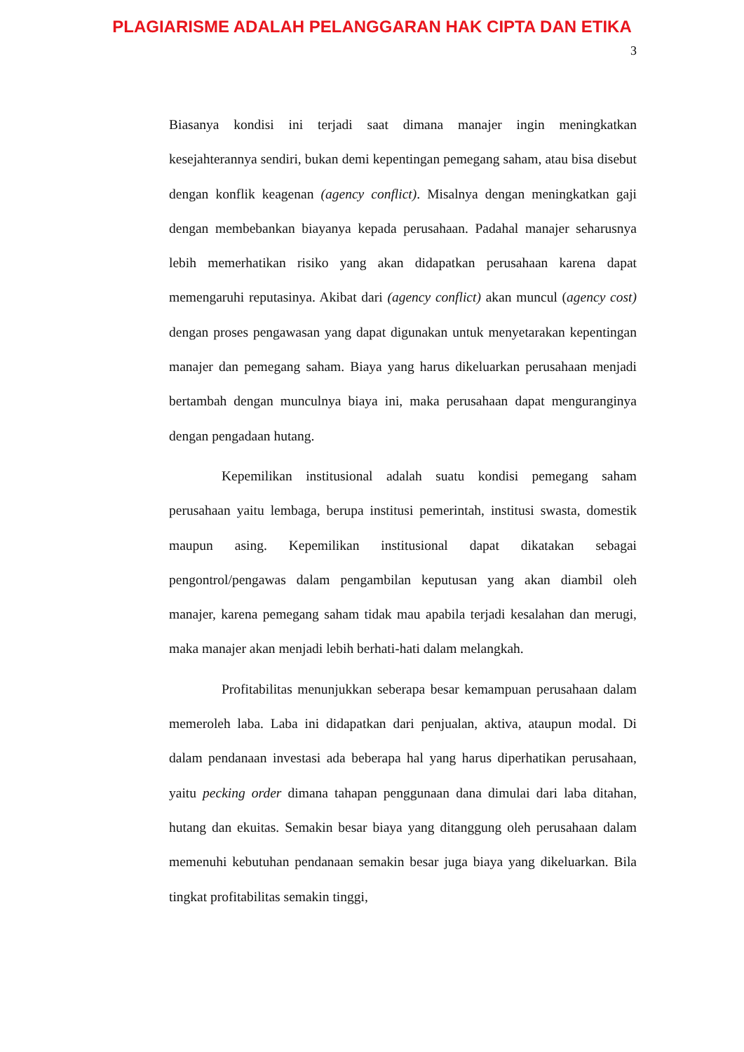PLAGIARISME ADALAH PELANGGARAN HAK CIPTA DAN ETIKA
3
Biasanya kondisi ini terjadi saat dimana manajer ingin meningkatkan kesejahterannya sendiri, bukan demi kepentingan pemegang saham, atau bisa disebut dengan konflik keagenan (agency conflict). Misalnya dengan meningkatkan gaji dengan membebankan biayanya kepada perusahaan. Padahal manajer seharusnya lebih memerhatikan risiko yang akan didapatkan perusahaan karena dapat memengaruhi reputasinya. Akibat dari (agency conflict) akan muncul (agency cost) dengan proses pengawasan yang dapat digunakan untuk menyetarakan kepentingan manajer dan pemegang saham. Biaya yang harus dikeluarkan perusahaan menjadi bertambah dengan munculnya biaya ini, maka perusahaan dapat menguranginya dengan pengadaan hutang.
Kepemilikan institusional adalah suatu kondisi pemegang saham perusahaan yaitu lembaga, berupa institusi pemerintah, institusi swasta, domestik maupun asing. Kepemilikan institusional dapat dikatakan sebagai pengontrol/pengawas dalam pengambilan keputusan yang akan diambil oleh manajer, karena pemegang saham tidak mau apabila terjadi kesalahan dan merugi, maka manajer akan menjadi lebih berhati-hati dalam melangkah.
Profitabilitas menunjukkan seberapa besar kemampuan perusahaan dalam memeroleh laba. Laba ini didapatkan dari penjualan, aktiva, ataupun modal. Di dalam pendanaan investasi ada beberapa hal yang harus diperhatikan perusahaan, yaitu pecking order dimana tahapan penggunaan dana dimulai dari laba ditahan, hutang dan ekuitas. Semakin besar biaya yang ditanggung oleh perusahaan dalam memenuhi kebutuhan pendanaan semakin besar juga biaya yang dikeluarkan. Bila tingkat profitabilitas semakin tinggi,